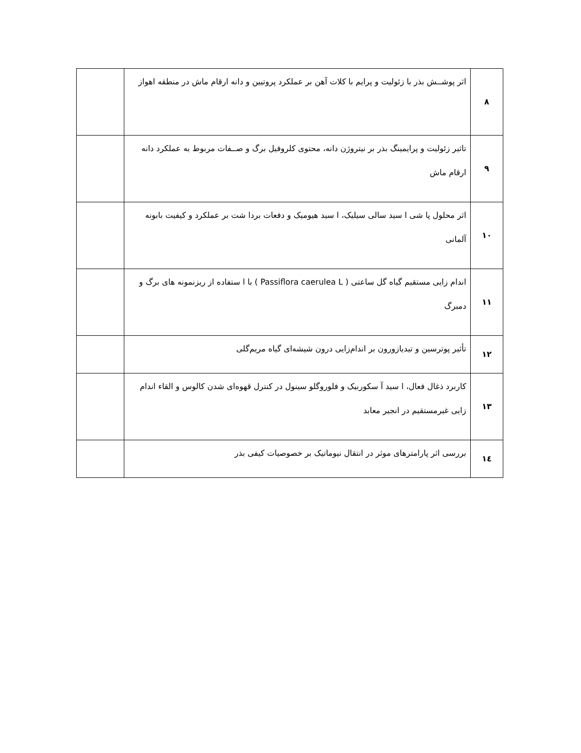| ۸ | اثر پوشــش بذر با زئولیت و پرایم با کلات آهن بر عملکرد پروتیین و دانه ارقام ماش در منطقه اهواز | |
| ۹ | تاثیر زئولیت و پرایمینگ بذر بر نیتروژن دانه، محتوی کلروفیل برگ و صــفات مربوط به عملکرد دانه ارقام ماش | |
| ۱۰ | اثر محلول پا شی ا سید سالی سیلیک، ا سید هیومیک و دفعات بردا شت بر عملکرد و کیفیت بابونه آلمانی | |
| ۱۱ | اندام زایی مستقیم گیاه گل ساعتی ( Passiflora caerulea L ) با ا ستفاده از ریزنمونه های برگ و دمبرگ | |
| ۱۲ | تأثیر پوترسین و تیدیازورون بر اندام‌زایی درون شیشه‌ای گیاه مریم‌گلی | |
| ۱۳ | کاربرد ذغال فعال، ا سید آ سکوربیک و فلوروگلو سینول در کنترل قهوه‌ای شدن کالوس و القاء اندام زایی غیرمستقیم در انجیر معابد | |
| ۱٤ | بررسی اثر پارامترهای موثر در انتقال نیوماتیک بر خصوصیات کیفی بذر | |